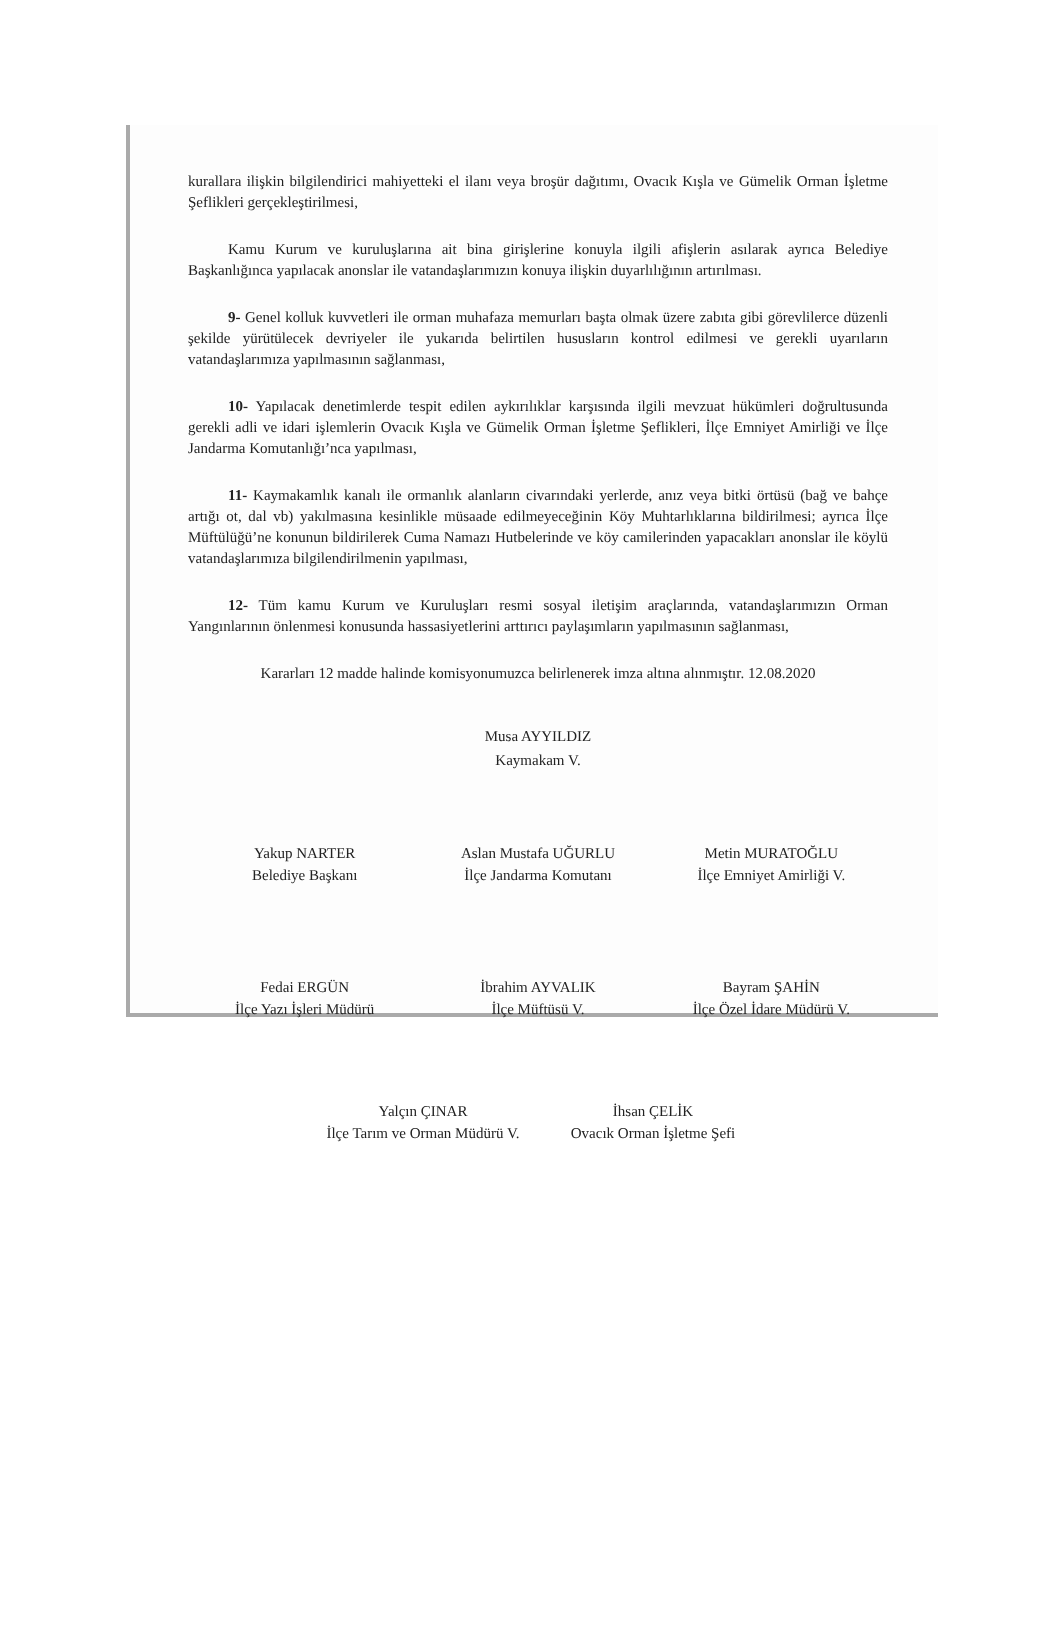kurallara ilişkin bilgilendirici mahiyetteki el ilanı veya broşür dağıtımı, Ovacık Kışla ve Gümelik Orman İşletme Şeflikleri gerçekleştirilmesi,
Kamu Kurum ve kuruluşlarına ait bina girişlerine konuyla ilgili afişlerin asılarak ayrıca Belediye Başkanlığınca yapılacak anonslar ile vatandaşlarımızın konuya ilişkin duyarlılığının artırılması.
9- Genel kolluk kuvvetleri ile orman muhafaza memurları başta olmak üzere zabıta gibi görevlilerce düzenli şekilde yürütülecek devriyeler ile yukarıda belirtilen hususların kontrol edilmesi ve gerekli uyarıların vatandaşlarımıza yapılmasının sağlanması,
10- Yapılacak denetimlerde tespit edilen aykırılıklar karşısında ilgili mevzuat hükümleri doğrultusunda gerekli adli ve idari işlemlerin Ovacık Kışla ve Gümelik Orman İşletme Şeflikleri, İlçe Emniyet Amirliği ve İlçe Jandarma Komutanlığı’nca yapılması,
11- Kaymakamlık kanalı ile ormanlık alanların civarındaki yerlerde, anız veya bitki örtüsü (bağ ve bahçe artığı ot, dal vb) yakılmasına kesinlikle müsaade edilmeyeceğinin Köy Muhtarlıklarına bildirilmesi; ayrıca İlçe Müftülüğü’ne konunun bildirilerek Cuma Namazı Hutbelerinde ve köy camilerinden yapacakları anonslar ile köylü vatandaşlarımıza bilgilendirilmenin yapılması,
12- Tüm kamu Kurum ve Kuruluşları resmi sosyal iletişim araçlarında, vatandaşlarımızın Orman Yangınlarının önlenmesi konusunda hassasiyetlerini arttırıcı paylaşımların yapılmasının sağlanması,
Kararları 12 madde halinde komisyonumuzca belirlenerek imza altına alınmıştır. 12.08.2020
Musa AYYILDIZ
Kaymakam V.
Yakup NARTER
Belediye Başkanı
Aslan Mustafa UĞURLU
İlçe Jandarma Komutanı
Metin MURATOĞLU
İlçe Emniyet Amirliği V.
Fedai ERGÜN
İlçe Yazı İşleri Müdürü
İbrahim AYVALIK
İlçe Müftüsü V.
Bayram ŞAHİN
İlçe Özel İdare Müdürü V.
Yalçın ÇINAR
İlçe Tarım ve Orman Müdürü V.
İhsan ÇELİK
Ovacık Orman İşletme Şefi